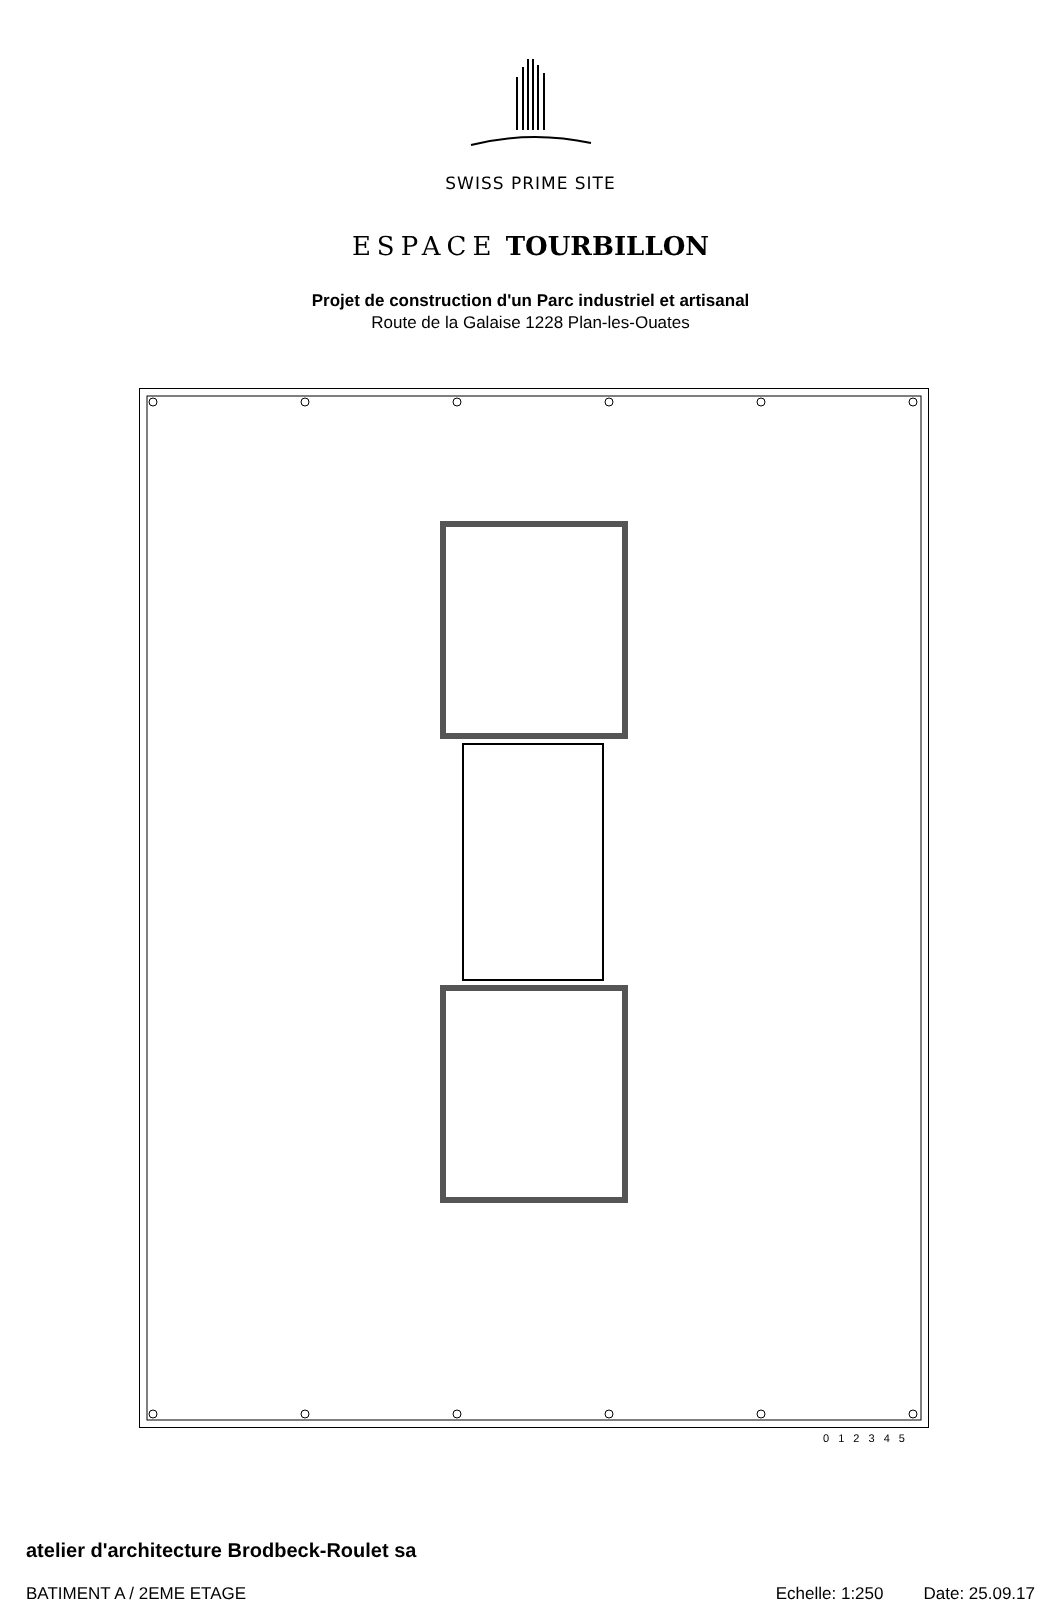SWISS PRIME SITE
ESPACE TOURBILLON
Projet de construction d'un Parc industriel et artisanal
Route de la Galaise 1228 Plan-les-Ouates
0 1 2 3 4 5
atelier d'architecture Brodbeck-Roulet sa
BATIMENT A / 2EME ETAGE Echelle: 1:250 Date: 25.09.17